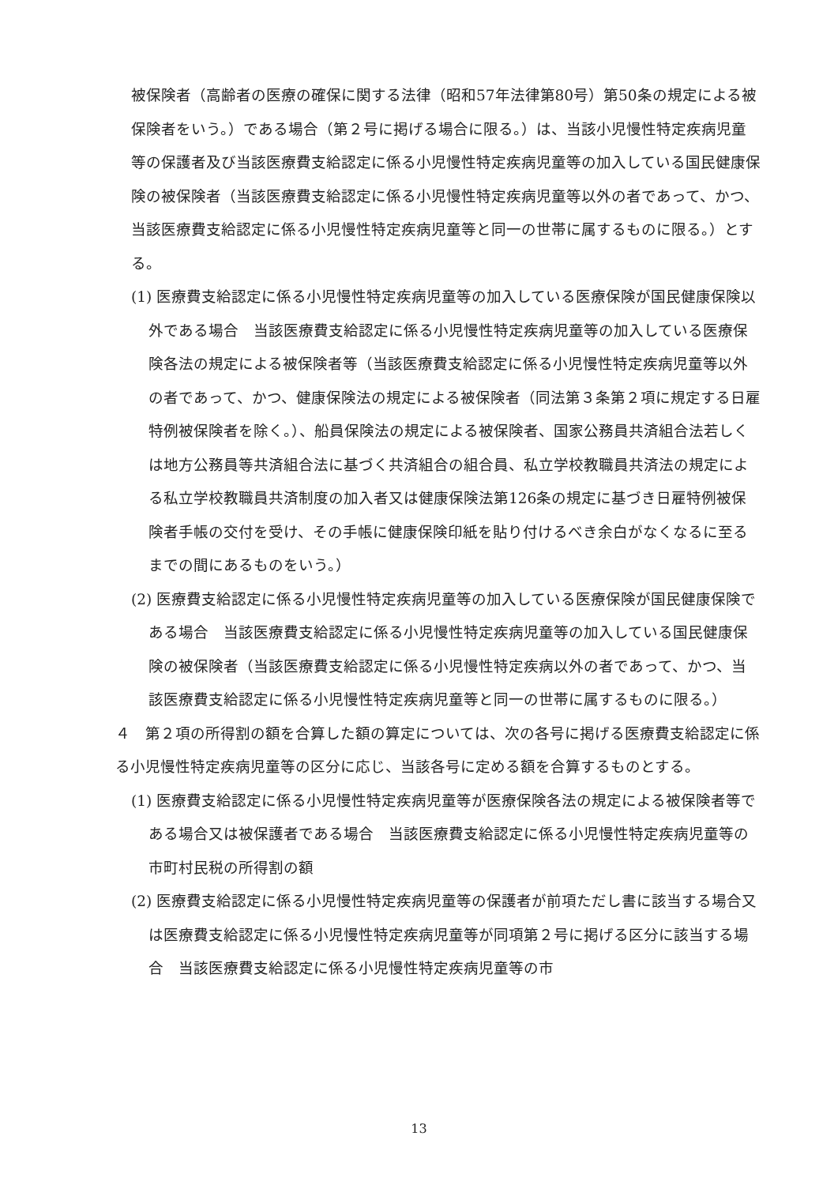被保険者（高齢者の医療の確保に関する法律（昭和57年法律第80号）第50条の規定による被保険者をいう。）である場合（第２号に掲げる場合に限る。）は、当該小児慢性特定疾病児童等の保護者及び当該医療費支給認定に係る小児慢性特定疾病児童等の加入している国民健康保険の被保険者（当該医療費支給認定に係る小児慢性特定疾病児童等以外の者であって、かつ、当該医療費支給認定に係る小児慢性特定疾病児童等と同一の世帯に属するものに限る。）とする。
(1) 医療費支給認定に係る小児慢性特定疾病児童等の加入している医療保険が国民健康保険以外である場合　当該医療費支給認定に係る小児慢性特定疾病児童等の加入している医療保険各法の規定による被保険者等（当該医療費支給認定に係る小児慢性特定疾病児童等以外の者であって、かつ、健康保険法の規定による被保険者（同法第３条第２項に規定する日雇特例被保険者を除く。）、船員保険法の規定による被保険者、国家公務員共済組合法若しくは地方公務員等共済組合法に基づく共済組合の組合員、私立学校教職員共済法の規定による私立学校教職員共済制度の加入者又は健康保険法第126条の規定に基づき日雇特例被保険者手帳の交付を受け、その手帳に健康保険印紙を貼り付けるべき余白がなくなるに至るまでの間にあるものをいう。）
(2) 医療費支給認定に係る小児慢性特定疾病児童等の加入している医療保険が国民健康保険である場合　当該医療費支給認定に係る小児慢性特定疾病児童等の加入している国民健康保険の被保険者（当該医療費支給認定に係る小児慢性特定疾病以外の者であって、かつ、当該医療費支給認定に係る小児慢性特定疾病児童等と同一の世帯に属するものに限る。）
４　第２項の所得割の額を合算した額の算定については、次の各号に掲げる医療費支給認定に係る小児慢性特定疾病児童等の区分に応じ、当該各号に定める額を合算するものとする。
(1) 医療費支給認定に係る小児慢性特定疾病児童等が医療保険各法の規定による被保険者等である場合又は被保護者である場合　当該医療費支給認定に係る小児慢性特定疾病児童等の市町村民税の所得割の額
(2) 医療費支給認定に係る小児慢性特定疾病児童等の保護者が前項ただし書に該当する場合又は医療費支給認定に係る小児慢性特定疾病児童等が同項第２号に掲げる区分に該当する場合　当該医療費支給認定に係る小児慢性特定疾病児童等の市
13